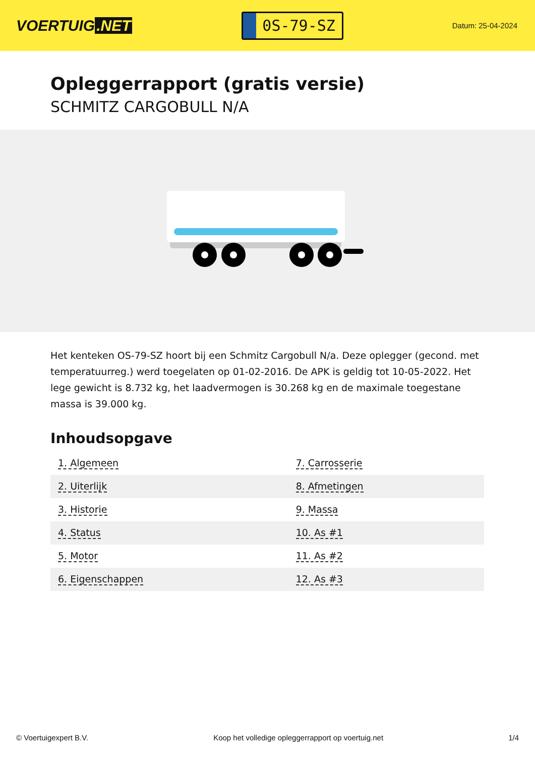VOERTUIG.NET
0S-79-SZ
Datum: 25-04-2024
Opleggerrapport (gratis versie)
SCHMITZ CARGOBULL N/A
Het kenteken OS-79-SZ hoort bij een Schmitz Cargobull N/a. Deze oplegger (gecond. met temperatuurreg.) werd toegelaten op 01-02-2016. De APK is geldig tot 10-05-2022. Het lege gewicht is 8.732 kg, het laadvermogen is 30.268 kg en de maximale toegestane massa is 39.000 kg.
Inhoudsopgave
| 1. Algemeen | 7. Carrosserie |
| 2. Uiterlijk | 8. Afmetingen |
| 3. Historie | 9. Massa |
| 4. Status | 10. As #1 |
| 5. Motor | 11. As #2 |
| 6. Eigenschappen | 12. As #3 |
© Voertuigexpert B.V. Koop het volledige opleggerrapport op voertuig.net 1/4